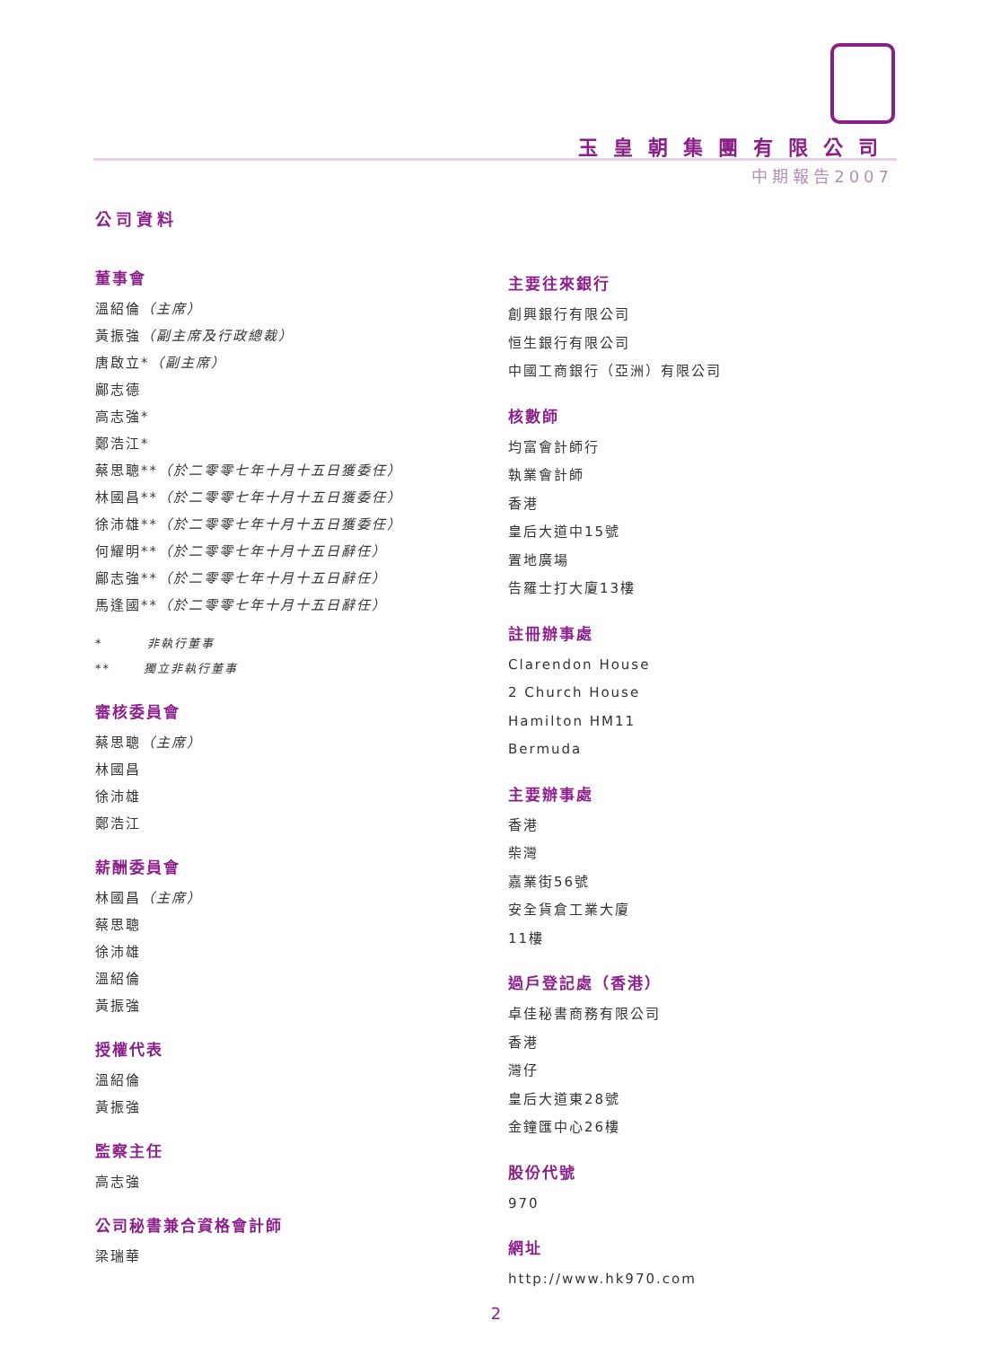玉皇朝集團有限公司
中期報告2007
公司資料
董事會
溫紹倫（主席）
黃振強（副主席及行政總裁）
唐啟立*（副主席）
鄺志德
高志強*
鄭浩江*
蔡思聰**（於二零零七年十月十五日獲委任）
林國昌**（於二零零七年十月十五日獲委任）
徐沛雄**（於二零零七年十月十五日獲委任）
何耀明**（於二零零七年十月十五日辭任）
鄺志強**（於二零零七年十月十五日辭任）
馬逢國**（於二零零七年十月十五日辭任）
* 非執行董事
** 獨立非執行董事
審核委員會
蔡思聰（主席）
林國昌
徐沛雄
鄭浩江
薪酬委員會
林國昌（主席）
蔡思聰
徐沛雄
溫紹倫
黃振強
授權代表
溫紹倫
黃振強
監察主任
高志強
公司秘書兼合資格會計師
梁瑞華
主要往來銀行
創興銀行有限公司
恒生銀行有限公司
中國工商銀行（亞洲）有限公司
核數師
均富會計師行
執業會計師
香港
皇后大道中15號
置地廣場
告羅士打大廈13樓
註冊辦事處
Clarendon House
2 Church House
Hamilton HM11
Bermuda
主要辦事處
香港
柴灣
嘉業街56號
安全貨倉工業大廈
11樓
過戶登記處（香港）
卓佳秘書商務有限公司
香港
灣仔
皇后大道東28號
金鐘匯中心26樓
股份代號
970
網址
http://www.hk970.com
2